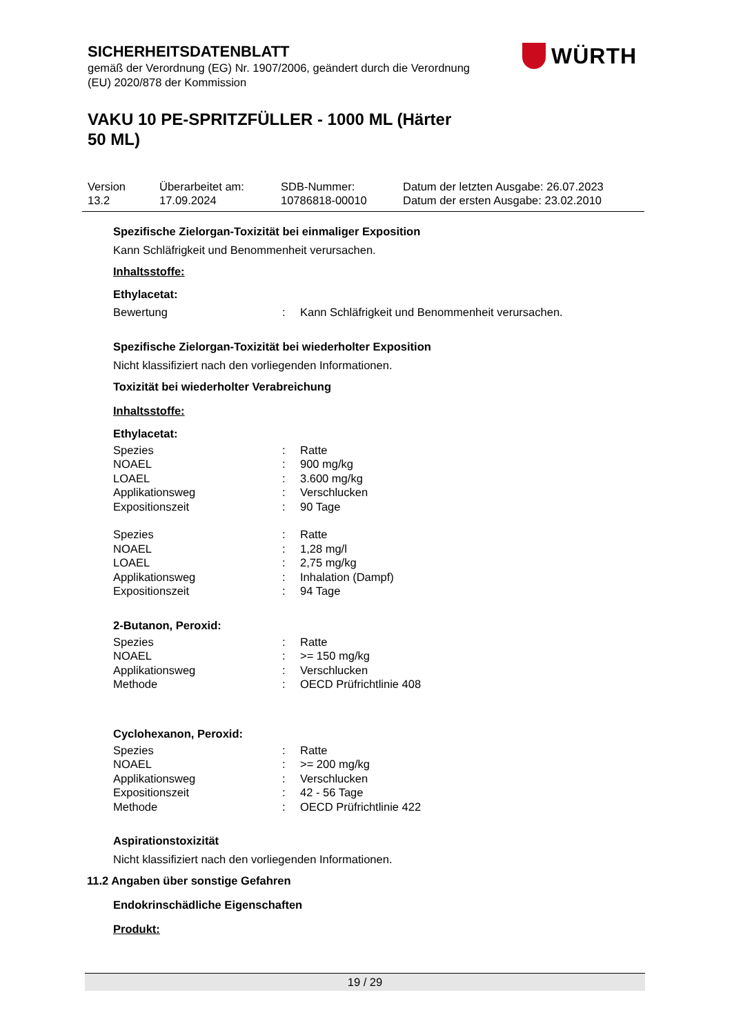SICHERHEITSDATENBLATT
gemäß der Verordnung (EG) Nr. 1907/2006, geändert durch die Verordnung (EU) 2020/878 der Kommission
VAKU 10 PE-SPRITZFÜLLER - 1000 ML (Härter 50 ML)
WÜRTH
| Version 13.2 | Überarbeitet am: 17.09.2024 | SDB-Nummer: 10786818-00010 | Datum der letzten Ausgabe: 26.07.2023 Datum der ersten Ausgabe: 23.02.2010 |
Spezifische Zielorgan-Toxizität bei einmaliger Exposition
Kann Schläfrigkeit und Benommenheit verursachen.
Inhaltsstoffe:
Ethylacetat:
| Bewertung | : | Kann Schläfrigkeit und Benommenheit verursachen. |
Spezifische Zielorgan-Toxizität bei wiederholter Exposition
Nicht klassifiziert nach den vorliegenden Informationen.
Toxizität bei wiederholter Verabreichung
Inhaltsstoffe:
Ethylacetat:
| Spezies | : | Ratte |
| NOAEL | : | 900 mg/kg |
| LOAEL | : | 3.600 mg/kg |
| Applikationsweg | : | Verschlucken |
| Expositionszeit | : | 90 Tage |
| Spezies | : | Ratte |
| NOAEL | : | 1,28 mg/l |
| LOAEL | : | 2,75 mg/kg |
| Applikationsweg | : | Inhalation (Dampf) |
| Expositionszeit | : | 94 Tage |
2-Butanon, Peroxid:
| Spezies | : | Ratte |
| NOAEL | : | >= 150 mg/kg |
| Applikationsweg | : | Verschlucken |
| Methode | : | OECD Prüfrichtlinie 408 |
Cyclohexanon, Peroxid:
| Spezies | : | Ratte |
| NOAEL | : | >= 200 mg/kg |
| Applikationsweg | : | Verschlucken |
| Expositionszeit | : | 42 - 56 Tage |
| Methode | : | OECD Prüfrichtlinie 422 |
Aspirationstoxizität
Nicht klassifiziert nach den vorliegenden Informationen.
11.2 Angaben über sonstige Gefahren
Endokrinschädliche Eigenschaften
Produkt:
19 / 29